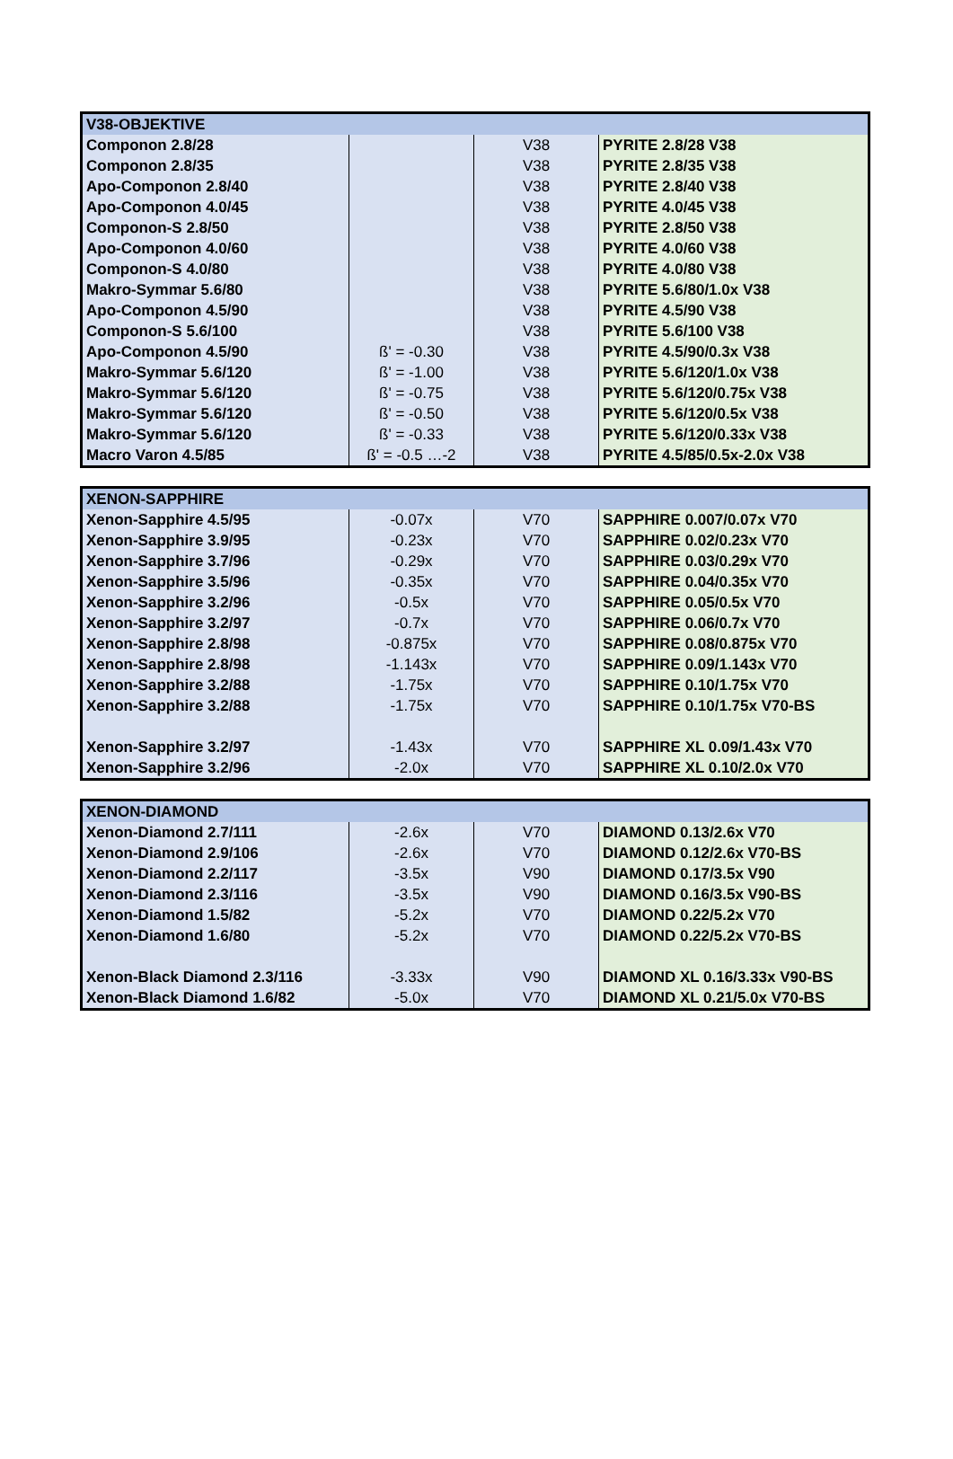| V38-OBJEKTIVE | | | |
| --- | --- | --- | --- |
| Componon 2.8/28 | | V38 | PYRITE 2.8/28 V38 |
| Componon 2.8/35 | | V38 | PYRITE 2.8/35 V38 |
| Apo-Componon 2.8/40 | | V38 | PYRITE 2.8/40 V38 |
| Apo-Componon 4.0/45 | | V38 | PYRITE 4.0/45 V38 |
| Componon-S 2.8/50 | | V38 | PYRITE 2.8/50 V38 |
| Apo-Componon 4.0/60 | | V38 | PYRITE 4.0/60 V38 |
| Componon-S 4.0/80 | | V38 | PYRITE 4.0/80 V38 |
| Makro-Symmar 5.6/80 | | V38 | PYRITE 5.6/80/1.0x V38 |
| Apo-Componon 4.5/90 | | V38 | PYRITE 4.5/90 V38 |
| Componon-S 5.6/100 | | V38 | PYRITE 5.6/100 V38 |
| Apo-Componon 4.5/90 | ß' = -0.30 | V38 | PYRITE 4.5/90/0.3x V38 |
| Makro-Symmar 5.6/120 | ß' = -1.00 | V38 | PYRITE 5.6/120/1.0x V38 |
| Makro-Symmar 5.6/120 | ß' = -0.75 | V38 | PYRITE 5.6/120/0.75x V38 |
| Makro-Symmar 5.6/120 | ß' = -0.50 | V38 | PYRITE 5.6/120/0.5x V38 |
| Makro-Symmar 5.6/120 | ß' = -0.33 | V38 | PYRITE 5.6/120/0.33x V38 |
| Macro Varon 4.5/85 | ß' = -0.5 …-2 | V38 | PYRITE 4.5/85/0.5x-2.0x V38 |
| XENON-SAPPHIRE | | | |
| --- | --- | --- | --- |
| Xenon-Sapphire 4.5/95 | -0.07x | V70 | SAPPHIRE 0.007/0.07x V70 |
| Xenon-Sapphire 3.9/95 | -0.23x | V70 | SAPPHIRE 0.02/0.23x V70 |
| Xenon-Sapphire 3.7/96 | -0.29x | V70 | SAPPHIRE 0.03/0.29x V70 |
| Xenon-Sapphire 3.5/96 | -0.35x | V70 | SAPPHIRE 0.04/0.35x V70 |
| Xenon-Sapphire 3.2/96 | -0.5x | V70 | SAPPHIRE 0.05/0.5x V70 |
| Xenon-Sapphire 3.2/97 | -0.7x | V70 | SAPPHIRE 0.06/0.7x V70 |
| Xenon-Sapphire 2.8/98 | -0.875x | V70 | SAPPHIRE 0.08/0.875x V70 |
| Xenon-Sapphire 2.8/98 | -1.143x | V70 | SAPPHIRE 0.09/1.143x V70 |
| Xenon-Sapphire 3.2/88 | -1.75x | V70 | SAPPHIRE 0.10/1.75x V70 |
| Xenon-Sapphire 3.2/88 | -1.75x | V70 | SAPPHIRE 0.10/1.75x V70-BS |
| Xenon-Sapphire 3.2/97 | -1.43x | V70 | SAPPHIRE XL 0.09/1.43x V70 |
| Xenon-Sapphire 3.2/96 | -2.0x | V70 | SAPPHIRE XL 0.10/2.0x V70 |
| XENON-DIAMOND | | | |
| --- | --- | --- | --- |
| Xenon-Diamond 2.7/111 | -2.6x | V70 | DIAMOND 0.13/2.6x V70 |
| Xenon-Diamond 2.9/106 | -2.6x | V70 | DIAMOND 0.12/2.6x V70-BS |
| Xenon-Diamond 2.2/117 | -3.5x | V90 | DIAMOND 0.17/3.5x V90 |
| Xenon-Diamond 2.3/116 | -3.5x | V90 | DIAMOND 0.16/3.5x V90-BS |
| Xenon-Diamond 1.5/82 | -5.2x | V70 | DIAMOND 0.22/5.2x V70 |
| Xenon-Diamond 1.6/80 | -5.2x | V70 | DIAMOND 0.22/5.2x V70-BS |
| Xenon-Black Diamond 2.3/116 | -3.33x | V90 | DIAMOND XL 0.16/3.33x V90-BS |
| Xenon-Black Diamond 1.6/82 | -5.0x | V70 | DIAMOND XL 0.21/5.0x V70-BS |